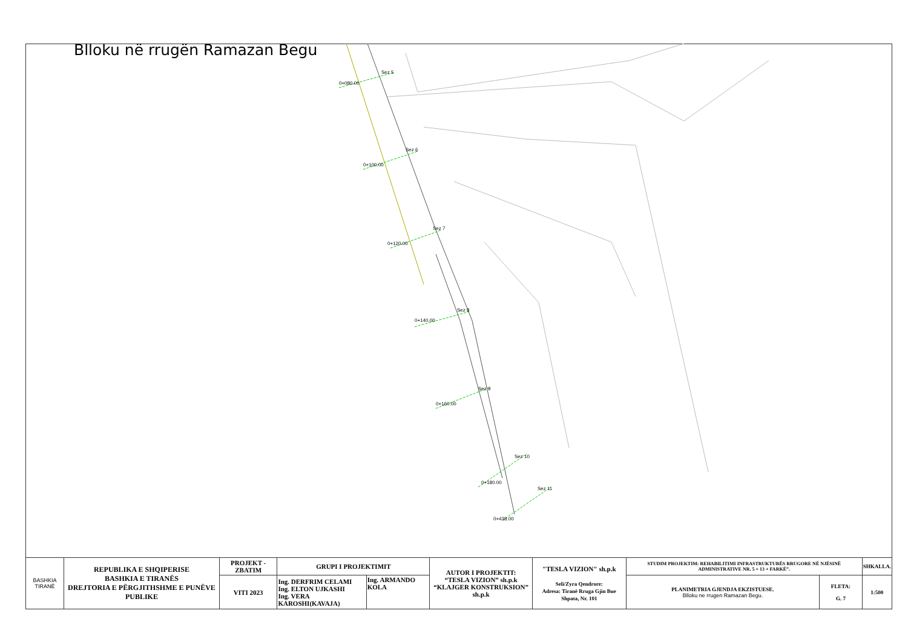Blloku në rrugën Ramazan Begu
0+080.00
Sez 5
0+100.00
Sez 6
0+120.00
Sez 7
0+140.00
Sez 8
0+160.00
Sez 9
0+180.00
Sez 10
0+438.00
Sez 11
| BASHKIA TIRANË | REPUBLIKA E SHQIPERISE BASHKIA E TIRANËS DREJTORIA E PËRGJITHSHME E PUNËVE PUBLIKE | PROJEKT - ZBATIM | GRUPI I PROJEKTIMIT | | AUTOR I PROJEKTIT: “TESLA VIZION” sh.p.k “KLAJGER KONSTRUKSION” sh.p.k | "TESLA VIZION" sh.p.k Seli/Zyra Qendrore: Adresa: Tiranë Rruga Gjin Bue Shpata, Nr. 101 | STUDIM PROJEKTIM: REHABILITIMI INFRASTRUKTURËS RRUGORE NË NJËSINË ADMINISTRATIVE NR. 5 + 13 + FARKË”. | | SHKALLA. |
| | | VITI 2023 | Ing. DERFRIM CELAMI Ing. ELTON UJKASHI Ing. VERA KAROSHI(KAVAJA) | Ing. ARMANDO KOLA | | | PLANIMETRIA GJENDJA EKZISTUESE. Blloku ne rrugen Ramazan Begu. | FLETA: G. 7 | 1:500 |